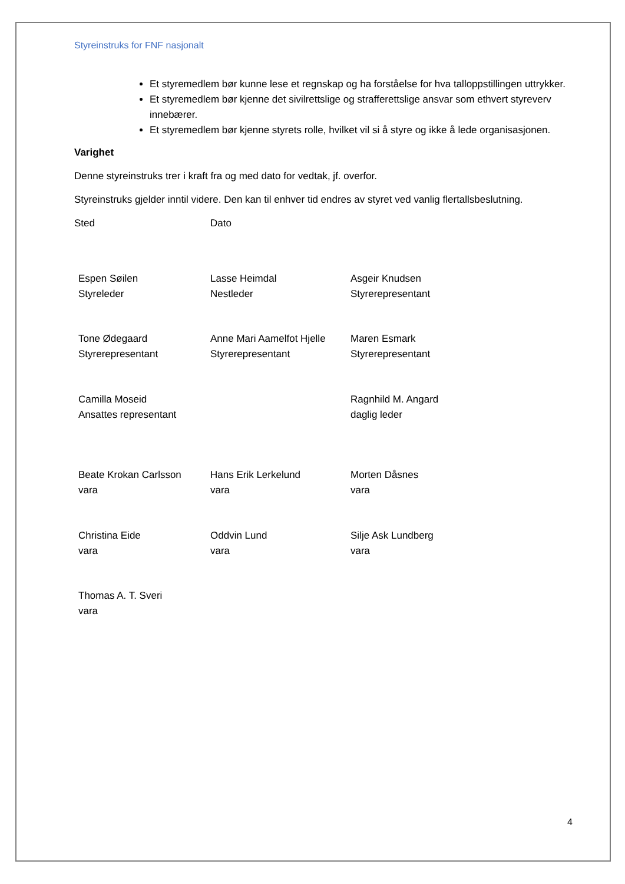Styreinstruks for FNF nasjonalt
Et styremedlem bør kunne lese et regnskap og ha forståelse for hva talloppstillingen uttrykker.
Et styremedlem bør kjenne det sivilrettslige og strafferettslige ansvar som ethvert styreverv innebærer.
Et styremedlem bør kjenne styrets rolle, hvilket vil si å styre og ikke å lede organisasjonen.
Varighet
Denne styreinstruks trer i kraft fra og med dato for vedtak, jf. overfor.
Styreinstruks gjelder inntil videre. Den kan til enhver tid endres av styret ved vanlig flertallsbeslutning.
Sted Dato
Espen Søilen
Styreleder
Lasse Heimdal
Nestleder
Asgeir Knudsen
Styrerepresentant
Tone Ødegaard
Styrerepresentant
Anne Mari Aamelfot Hjelle
Styrerepresentant
Maren Esmark
Styrerepresentant
Camilla Moseid
Ansattes representant
Ragnhild M. Angard
daglig leder
Beate Krokan Carlsson
vara
Hans Erik Lerkelund
vara
Morten Dåsnes
vara
Christina Eide
vara
Oddvin Lund
vara
Silje Ask Lundberg
vara
Thomas A. T. Sveri
vara
4